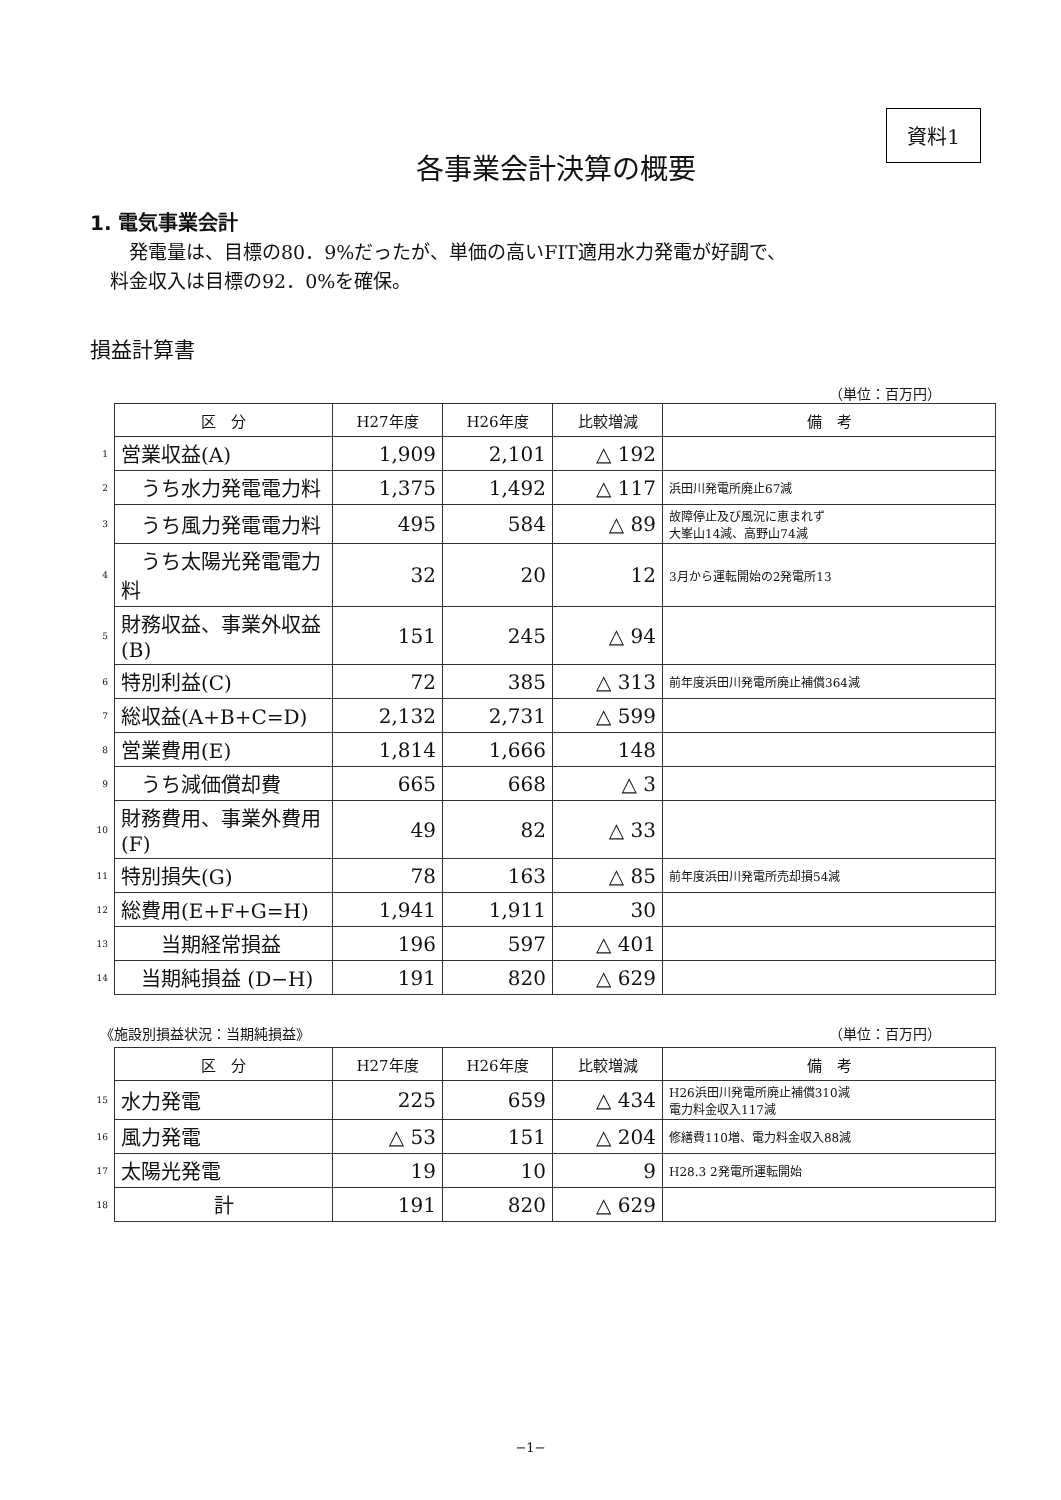資料1
各事業会計決算の概要
1. 電気事業会計
　発電量は、目標の80．9%だったが、単価の高いFIT適用水力発電が好調で、
料金収入は目標の92．0%を確保。
損益計算書
（単位：百万円）
| | 区 分 | H27年度 | H26年度 | 比較増減 | 備 考 |
| 1 | 営業収益(A) | 1,909 | 2,101 | △ 192 | |
| 2 | うち水力発電電力料 | 1,375 | 1,492 | △ 117 | 浜田川発電所廃止67減 |
| 3 | うち風力発電電力料 | 495 | 584 | △ 89 | 故障停止及び風況に恵まれず 大峯山14減、高野山74減 |
| 4 | うち太陽光発電電力料 | 32 | 20 | 12 | 3月から運転開始の2発電所13 |
| 5 | 財務収益、事業外収益(B) | 151 | 245 | △ 94 | |
| 6 | 特別利益(C) | 72 | 385 | △ 313 | 前年度浜田川発電所廃止補償364減 |
| 7 | 総収益(A+B+C=D) | 2,132 | 2,731 | △ 599 | |
| 8 | 営業費用(E) | 1,814 | 1,666 | 148 | |
| 9 | うち減価償却費 | 665 | 668 | △ 3 | |
| 10 | 財務費用、事業外費用(F) | 49 | 82 | △ 33 | |
| 11 | 特別損失(G) | 78 | 163 | △ 85 | 前年度浜田川発電所売却損54減 |
| 12 | 総費用(E+F+G=H) | 1,941 | 1,911 | 30 | |
| 13 | 当期経常損益 | 196 | 597 | △ 401 | |
| 14 | 当期純損益 (D−H) | 191 | 820 | △ 629 | |
《施設別損益状況：当期純損益》 （単位：百万円）
| | 区 分 | H27年度 | H26年度 | 比較増減 | 備 考 |
| 15 | 水力発電 | 225 | 659 | △ 434 | H26浜田川発電所廃止補償310減 電力料金収入117減 |
| 16 | 風力発電 | △ 53 | 151 | △ 204 | 修繕費110増、電力料金収入88減 |
| 17 | 太陽光発電 | 19 | 10 | 9 | H28.3 2発電所運転開始 |
| 18 | 計 | 191 | 820 | △ 629 | |
−1−